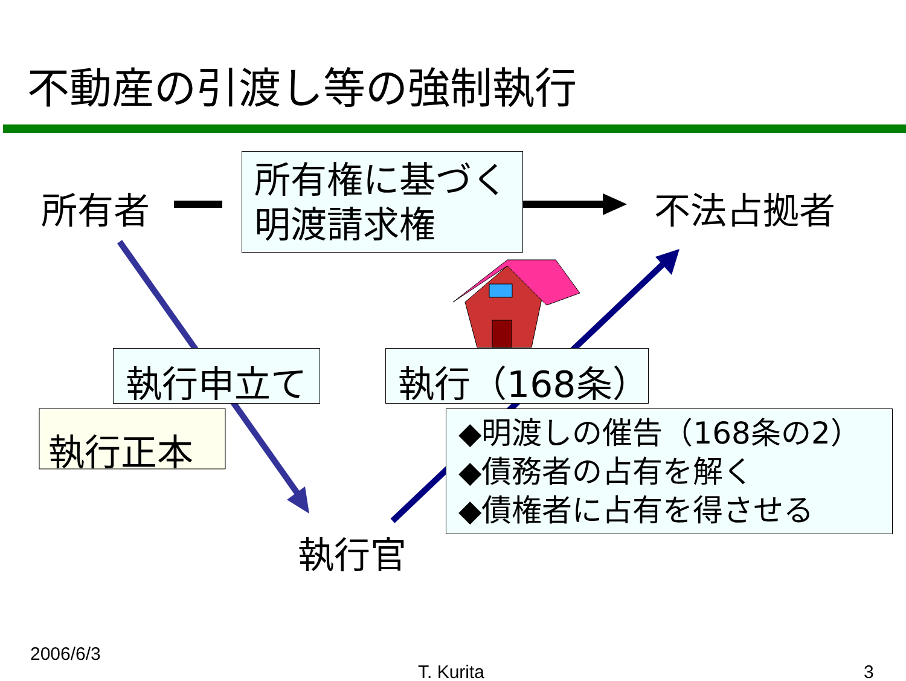不動産の引渡し等の強制執行
所有者
所有権に基づく
明渡請求権
不法占拠者
執行申立て 執行（168条）
執行正本
◆明渡しの催告（168条の2）
◆債務者の占有を解く
◆債権者に占有を得させる
執行官
2006/6/3
T. Kurita 3